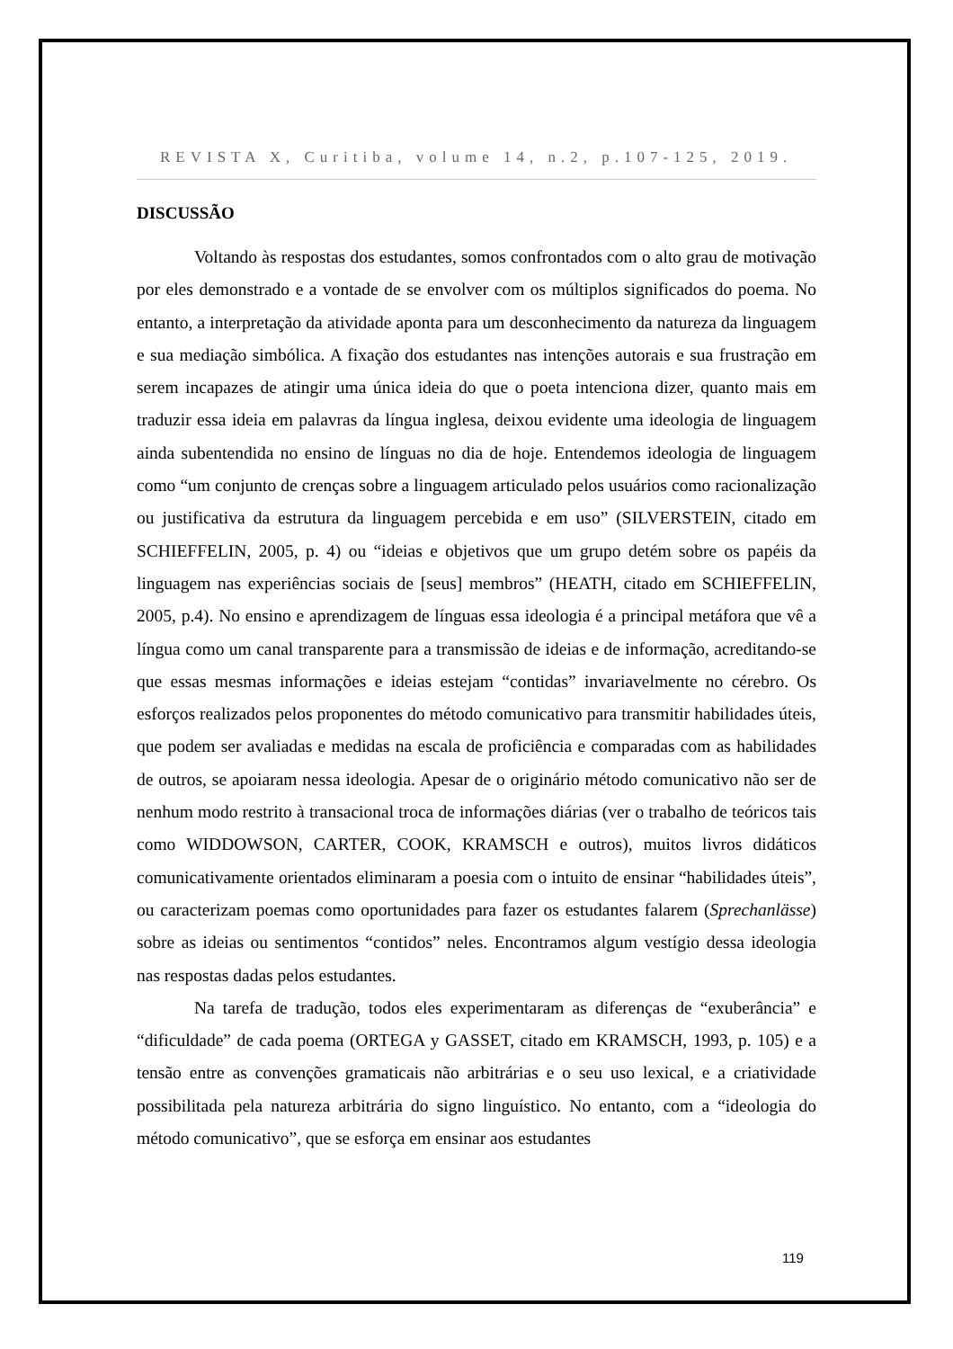REVISTA X, Curitiba, volume 14, n.2, p.107-125, 2019.
DISCUSSÃO
Voltando às respostas dos estudantes, somos confrontados com o alto grau de motivação por eles demonstrado e a vontade de se envolver com os múltiplos significados do poema. No entanto, a interpretação da atividade aponta para um desconhecimento da natureza da linguagem e sua mediação simbólica. A fixação dos estudantes nas intenções autorais e sua frustração em serem incapazes de atingir uma única ideia do que o poeta intenciona dizer, quanto mais em traduzir essa ideia em palavras da língua inglesa, deixou evidente uma ideologia de linguagem ainda subentendida no ensino de línguas no dia de hoje. Entendemos ideologia de linguagem como “um conjunto de crenças sobre a linguagem articulado pelos usuários como racionalização ou justificativa da estrutura da linguagem percebida e em uso” (SILVERSTEIN, citado em SCHIEFFELIN, 2005, p. 4) ou “ideias e objetivos que um grupo detém sobre os papéis da linguagem nas experiências sociais de [seus] membros” (HEATH, citado em SCHIEFFELIN, 2005, p.4). No ensino e aprendizagem de línguas essa ideologia é a principal metáfora que vê a língua como um canal transparente para a transmissão de ideias e de informação, acreditando-se que essas mesmas informações e ideias estejam “contidas” invariavelmente no cérebro. Os esforços realizados pelos proponentes do método comunicativo para transmitir habilidades úteis, que podem ser avaliadas e medidas na escala de proficiência e comparadas com as habilidades de outros, se apoiaram nessa ideologia. Apesar de o originário método comunicativo não ser de nenhum modo restrito à transacional troca de informações diárias (ver o trabalho de teóricos tais como WIDDOWSON, CARTER, COOK, KRAMSCH e outros), muitos livros didáticos comunicativamente orientados eliminaram a poesia com o intuito de ensinar “habilidades úteis”, ou caracterizam poemas como oportunidades para fazer os estudantes falarem (Sprechanlässe) sobre as ideias ou sentimentos “contidos” neles. Encontramos algum vestígio dessa ideologia nas respostas dadas pelos estudantes.
Na tarefa de tradução, todos eles experimentaram as diferenças de “exuberância” e “dificuldade” de cada poema (ORTEGA y GASSET, citado em KRAMSCH, 1993, p. 105) e a tensão entre as convenções gramaticais não arbitrárias e o seu uso lexical, e a criatividade possibilitada pela natureza arbitrária do signo linguístico. No entanto, com a “ideologia do método comunicativo”, que se esforça em ensinar aos estudantes
119